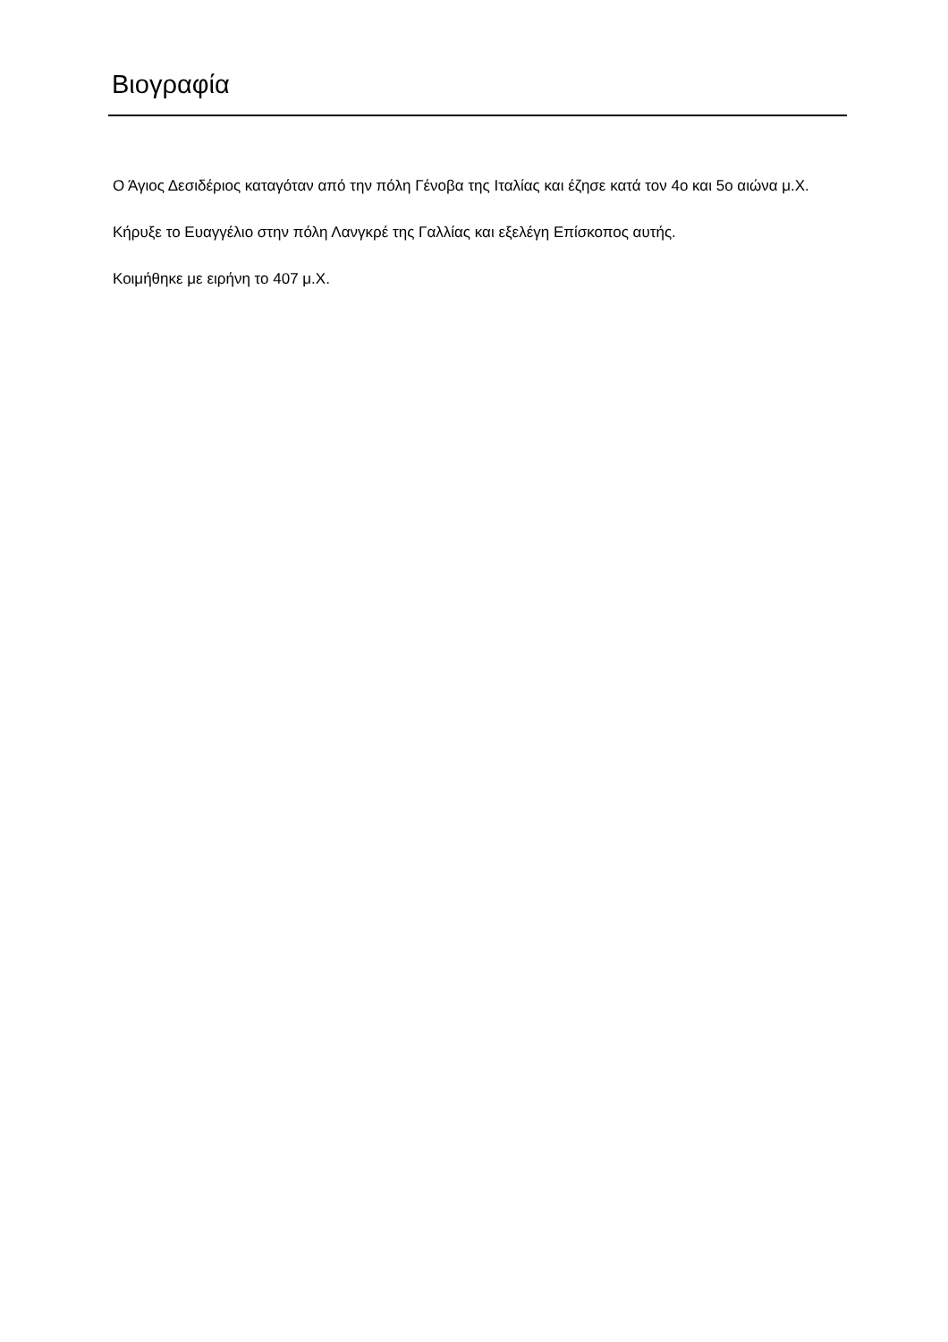Βιογραφία
Ο Άγιος Δεσιδέριος καταγόταν από την πόλη Γένοβα της Ιταλίας και έζησε κατά τον 4ο και 5ο αιώνα μ.Χ.
Κήρυξε το Ευαγγέλιο στην πόλη Λανγκρέ της Γαλλίας και εξελέγη Επίσκοπος αυτής.
Κοιμήθηκε με ειρήνη το 407 μ.Χ.